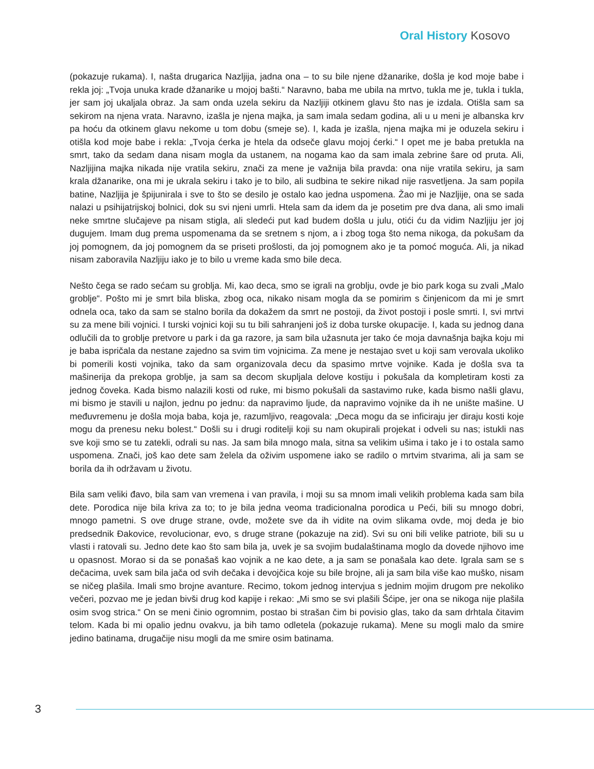Oral History Kosovo
(pokazuje rukama). I, našta drugarica Nazljija, jadna ona – to su bile njene džanarike, došla je kod moje babe i rekla joj: „Tvoja unuka krade džanarike u mojoj bašti.“ Naravno, baba me ubila na mrtvo, tukla me je, tukla i tukla, jer sam joj ukaljala obraz. Ja sam onda uzela sekiru da Nazljiji otkinem glavu što nas je izdala. Otišla sam sa sekirom na njena vrata. Naravno, izašla je njena majka, ja sam imala sedam godina, ali u u meni je albanska krv pa hoću da otkinem glavu nekome u tom dobu (smeje se). I, kada je izašla, njena majka mi je oduzela sekiru i otišla kod moje babe i rekla: „Tvoja ćerka je htela da odseče glavu mojoj ćerki.“ I opet me je baba pretukla na smrt, tako da sedam dana nisam mogla da ustanem, na nogama kao da sam imala zebrine šare od pruta. Ali, Nazljijina majka nikada nije vratila sekiru, znači za mene je važnija bila pravda: ona nije vratila sekiru, ja sam krala džanarike, ona mi je ukrala sekiru i tako je to bilo, ali sudbina te sekire nikad nije rasvetljena. Ja sam popila batine, Nazljija je špijunirala i sve to što se desilo je ostalo kao jedna uspomena. Žao mi je Nazljije, ona se sada nalazi u psihijatrijskoj bolnici, dok su svi njeni umrli. Htela sam da idem da je posetim pre dva dana, ali smo imali neke smrtne slučajeve pa nisam stigla, ali sledeći put kad budem došla u julu, otići ću da vidim Nazljiju jer joj dugujem. Imam dug prema uspomenama da se sretnem s njom, a i zbog toga što nema nikoga, da pokušam da joj pomognem, da joj pomognem da se priseti prošlosti, da joj pomognem ako je ta pomoć moguća. Ali, ja nikad nisam zaboravila Nazljiju iako je to bilo u vreme kada smo bile deca.
Nešto čega se rado sećam su groblja. Mi, kao deca, smo se igrali na groblju, ovde je bio park koga su zvali „Malo groblje“. Pošto mi je smrt bila bliska, zbog oca, nikako nisam mogla da se pomirim s činjenicom da mi je smrt odnela oca, tako da sam se stalno borila da dokažem da smrt ne postoji, da život postoji i posle smrti. I, svi mrtvi su za mene bili vojnici. I turski vojnici koji su tu bili sahranjeni još iz doba turske okupacije. I, kada su jednog dana odlučili da to groblje pretvore u park i da ga razore, ja sam bila užasnuta jer tako će moja davnašnja bajka koju mi je baba ispričala da nestane zajedno sa svim tim vojnicima. Za mene je nestajao svet u koji sam verovala ukoliko bi pomerili kosti vojnika, tako da sam organizovala decu da spasimo mrtve vojnike. Kada je došla sva ta mašinerija da prekopa groblje, ja sam sa decom skupljala delove kostiju i pokušala da kompletiram kosti za jednog čoveka. Kada bismo nalazili kosti od ruke, mi bismo pokušali da sastavimo ruke, kada bismo našli glavu, mi bismo je stavili u najlon, jednu po jednu: da napravimo ljude, da napravimo vojnike da ih ne unište mašine. U međuvremenu je došla moja baba, koja je, razumljivo, reagovala: „Deca mogu da se inficiraju jer diraju kosti koje mogu da prenesu neku bolest.“ Došli su i drugi roditelji koji su nam okupirali projekat i odveli su nas; istukli nas sve koji smo se tu zatekli, odrali su nas. Ja sam bila mnogo mala, sitna sa velikim ušima i tako je i to ostala samo uspomena. Znači, još kao dete sam želela da oživim uspomene iako se radilo o mrtvim stvarima, ali ja sam se borila da ih održavam u životu.
Bila sam veliki đavo, bila sam van vremena i van pravila, i moji su sa mnom imali velikih problema kada sam bila dete. Porodica nije bila kriva za to; to je bila jedna veoma tradicionalna porodica u Peći, bili su mnogo dobri, mnogo pametni. S ove druge strane, ovde, možete sve da ih vidite na ovim slikama ovde, moj deda je bio predsednik Đakovice, revolucionar, evo, s druge strane (pokazuje na zid). Svi su oni bili velike patriote, bili su u vlasti i ratovali su. Jedno dete kao što sam bila ja, uvek je sa svojim budalaštinama moglo da dovede njihovo ime u opasnost. Morao si da se ponašaš kao vojnik a ne kao dete, a ja sam se ponašala kao dete. Igrala sam se s dečacima, uvek sam bila jača od svih dečaka i devojčica koje su bile brojne, ali ja sam bila više kao muško, nisam se ničeg plašila. Imali smo brojne avanture. Recimo, tokom jednog intervjua s jednim mojim drugom pre nekoliko večeri, pozvao me je jedan bivši drug kod kapije i rekao: „Mi smo se svi plašili Šćipe, jer ona se nikoga nije plašila osim svog strica.“ On se meni činio ogromnim, postao bi strašan čim bi povisio glas, tako da sam drhtala čitavim telom. Kada bi mi opalio jednu ovakvu, ja bih tamo odletela (pokazuje rukama). Mene su mogli malo da smire jedino batinama, drugačije nisu mogli da me smire osim batinama.
3